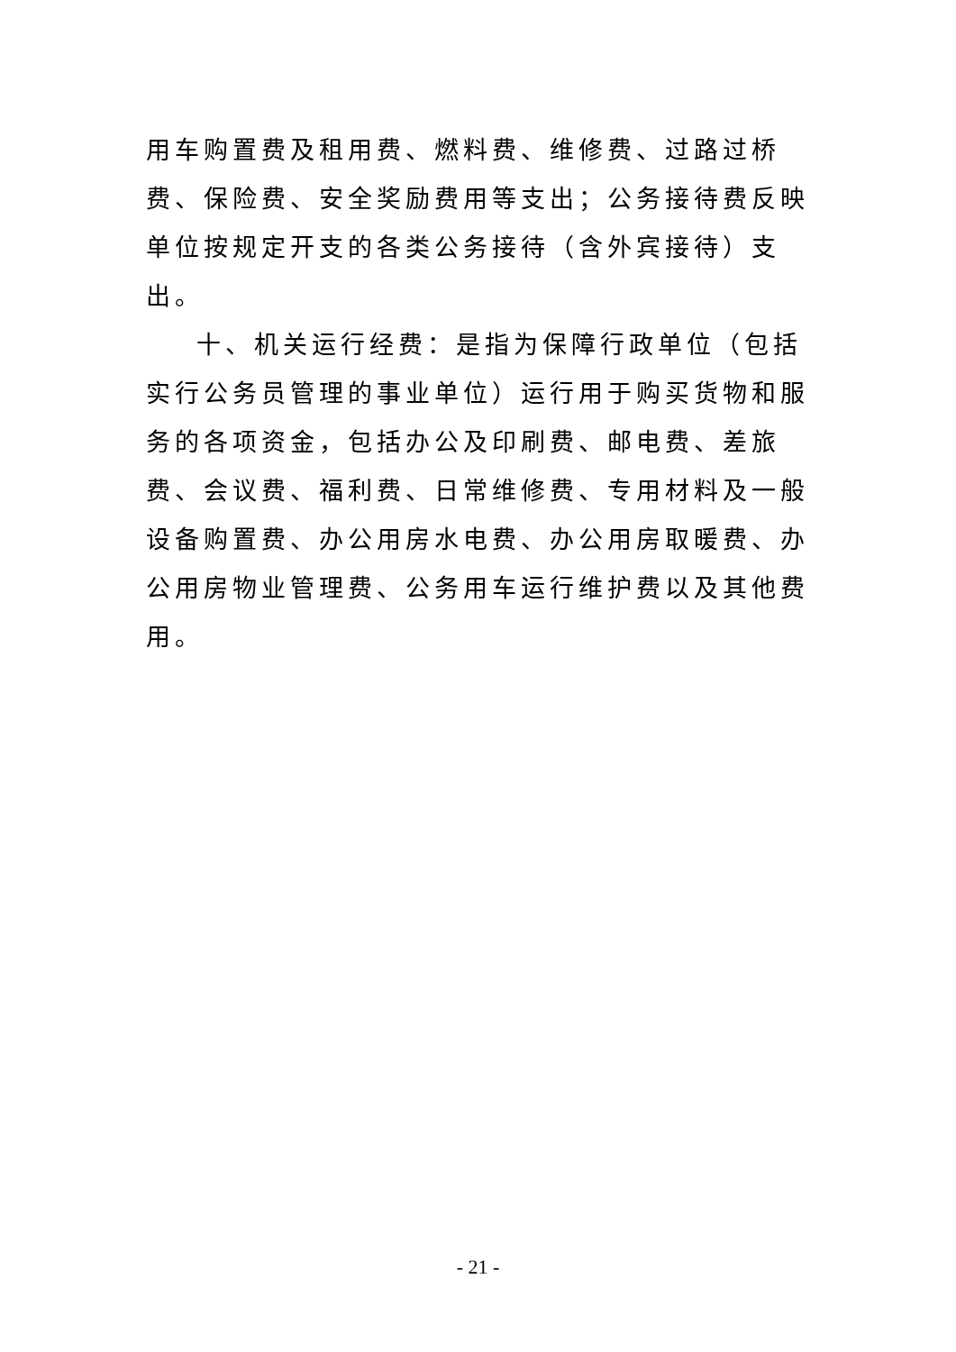用车购置费及租用费、燃料费、维修费、过路过桥费、保险费、安全奖励费用等支出；公务接待费反映单位按规定开支的各类公务接待（含外宾接待）支出。
十、机关运行经费：是指为保障行政单位（包括实行公务员管理的事业单位）运行用于购买货物和服务的各项资金，包括办公及印刷费、邮电费、差旅费、会议费、福利费、日常维修费、专用材料及一般设备购置费、办公用房水电费、办公用房取暖费、办公用房物业管理费、公务用车运行维护费以及其他费用。
- 21 -